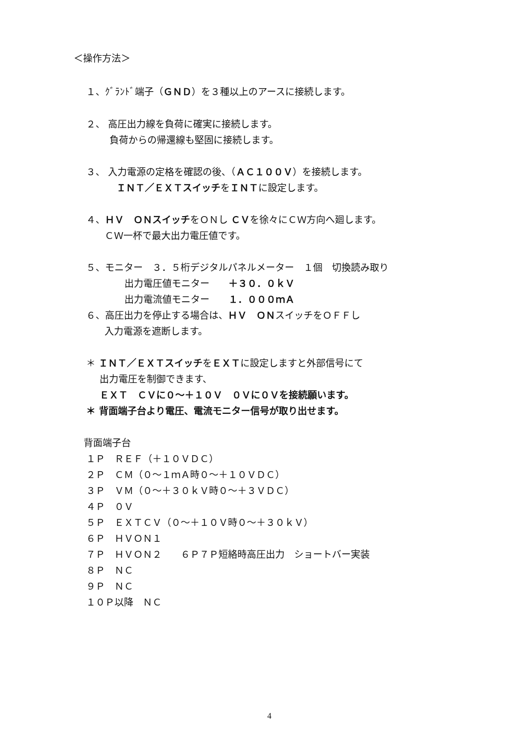＜操作方法＞
１、ｸﾞﾗﾝﾄﾞ端子（ＧＮＤ）を３種以上のアースに接続します。
２、 高圧出力線を負荷に確実に接続します。
負荷からの帰還線も堅固に接続します。
３、 入力電源の定格を確認の後、（ＡＣ１００Ｖ）を接続します。
ＩＮＴ／ＥＸＴスイッチをＩＮＴに設定します。
４、ＨＶ　ＯＮスイッチをＯＮし ＣＶを徐々にＣＷ方向へ廻します。
ＣＷ一杯で最大出力電圧値です。
５、モニター　３．５桁デジタルパネルメーター　１個　切換読み取り
出力電圧値モニター　　＋３０．０ｋＶ
出力電流値モニター　　１．０００ｍＡ
６、高圧出力を停止する場合は、ＨＶ　ＯＮスイッチをＯＦＦし
入力電源を遮断します。
＊ ＩＮＴ／ＥＸＴスイッチをＥＸＴに設定しますと外部信号にて
出力電圧を制御できます、
ＥＸＴ　ＣＶに０～＋１０Ｖ　０Ｖに０Ｖを接続願います。
＊ 背面端子台より電圧、電流モニター信号が取り出せます。
背面端子台
１Ｐ　ＲＥＦ（＋１０ＶＤＣ）
２Ｐ　ＣＭ（０～１ｍＡ時０～＋１０ＶＤＣ）
３Ｐ　ＶＭ（０～＋３０ｋＶ時０～＋３ＶＤＣ）
４Ｐ　０Ｖ
５Ｐ　ＥＸＴＣＶ（０～＋１０Ｖ時０～＋３０ｋＶ）
６Ｐ　ＨＶＯＮ１
７Ｐ　ＨＶＯＮ２　　６Ｐ７Ｐ短絡時高圧出力　ショートバー実装
８Ｐ　ＮＣ
９Ｐ　ＮＣ
１０Ｐ以降　ＮＣ
4